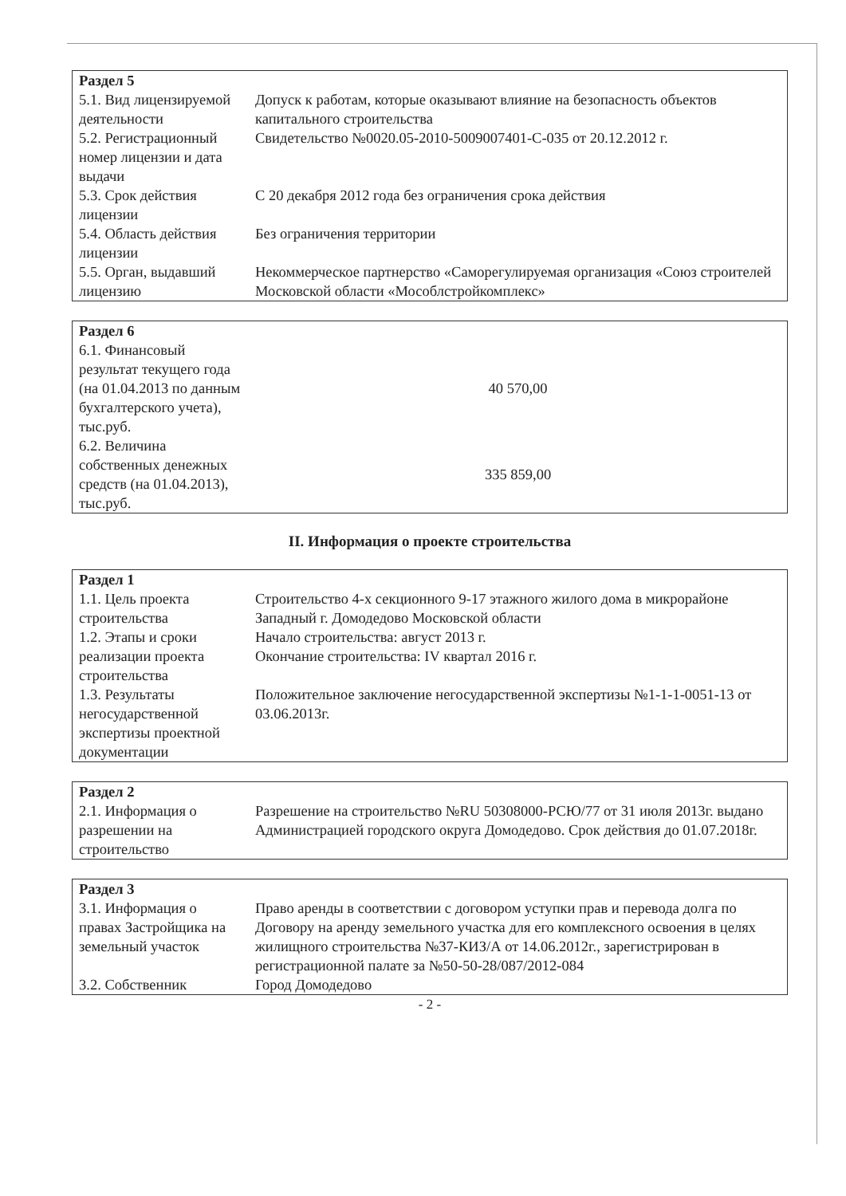| Раздел 5 | |
| --- | --- |
| 5.1. Вид лицензируемой деятельности | Допуск к работам, которые оказывают влияние на безопасность объектов капитального строительства |
| 5.2. Регистрационный номер лицензии и дата выдачи | Свидетельство №0020.05-2010-5009007401-С-035 от 20.12.2012 г. |
| 5.3. Срок действия лицензии | С 20 декабря 2012 года без ограничения срока действия |
| 5.4. Область действия лицензии | Без ограничения территории |
| 5.5. Орган, выдавший лицензию | Некоммерческое партнерство «Саморегулируемая организация «Союз строителей Московской области «Мособлстройкомплекс» |
| Раздел 6 | |
| --- | --- |
| 6.1. Финансовый результат текущего года (на 01.04.2013 по данным бухгалтерского учета), тыс.руб. | 40 570,00 |
| 6.2. Величина собственных денежных средств (на 01.04.2013), тыс.руб. | 335 859,00 |
II. Информация о проекте строительства
| Раздел 1 | |
| --- | --- |
| 1.1. Цель проекта строительства | Строительство 4-х секционного 9-17 этажного жилого дома в микрорайоне Западный г. Домодедово Московской области |
| 1.2. Этапы и сроки реализации проекта строительства | Начало строительства: август 2013 г. Окончание строительства: IV квартал 2016 г. |
| 1.3. Результаты негосударственной экспертизы проектной документации | Положительное заключение негосударственной экспертизы №1-1-1-0051-13 от 03.06.2013г. |
| Раздел 2 | |
| --- | --- |
| 2.1. Информация о разрешении на строительство | Разрешение на строительство №RU 50308000-РСЮ/77 от 31 июля 2013г. выдано Администрацией городского округа Домодедово. Срок действия до 01.07.2018г. |
| Раздел 3 | |
| --- | --- |
| 3.1. Информация о правах Застройщика на земельный участок | Право аренды в соответствии с договором уступки прав и перевода долга по Договору на аренду земельного участка для его комплексного освоения в целях жилищного строительства №37-КИЗ/А от 14.06.2012г., зарегистрирован в регистрационной палате за №50-50-28/087/2012-084 |
| 3.2. Собственник | Город Домодедово |
- 2 -